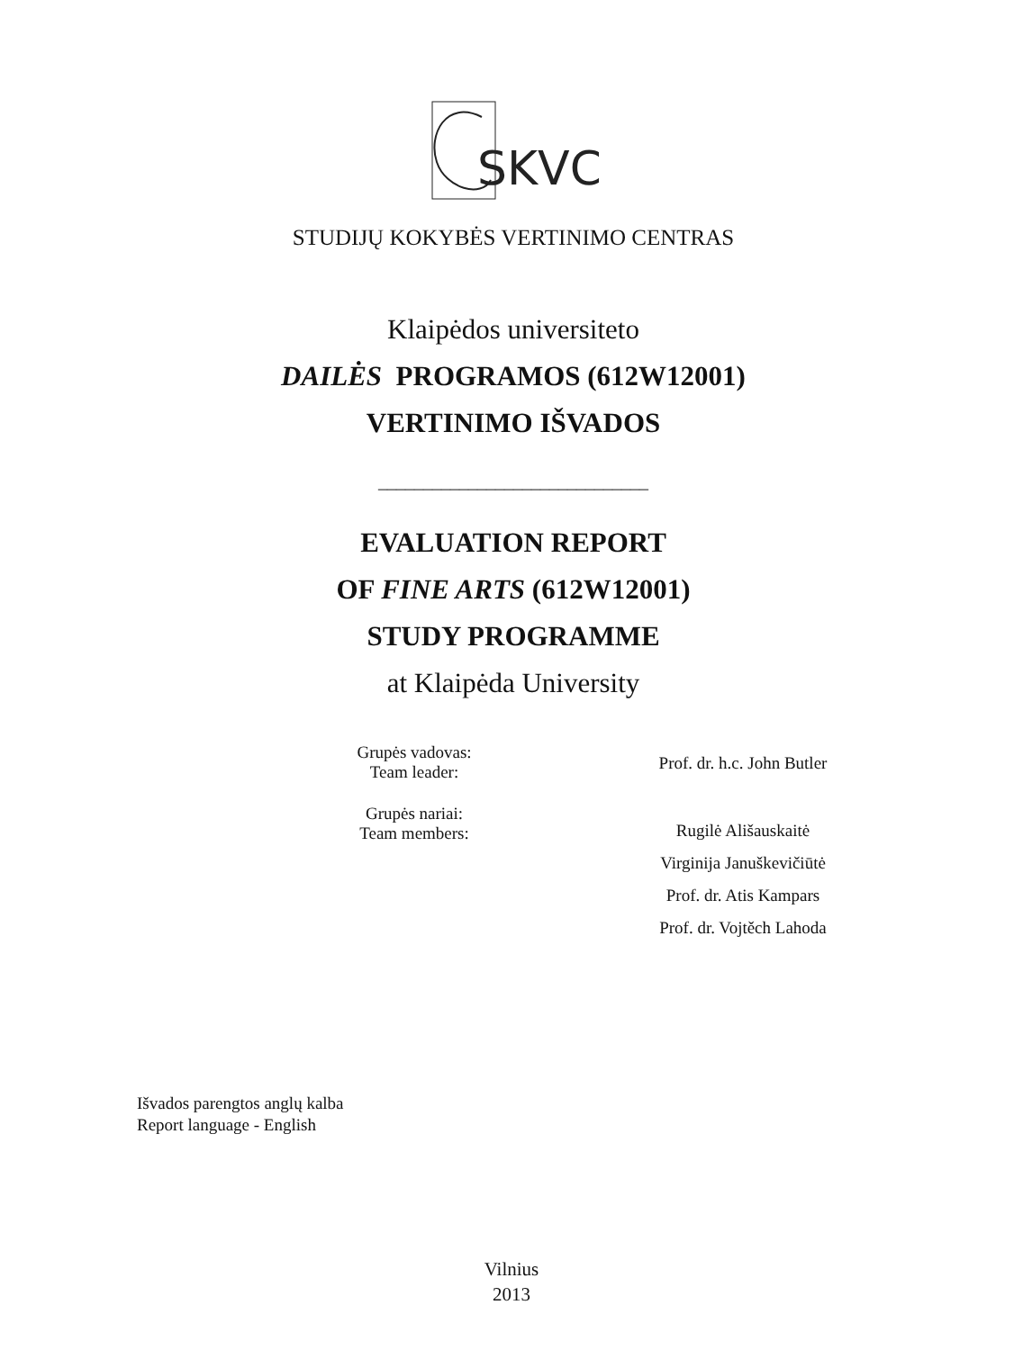SKVC
STUDIJŲ KOKYBĖS VERTINIMO CENTRAS
Klaipėdos universiteto
DAILĖS PROGRAMOS (612W12001)
VERTINIMO IŠVADOS
______________________________
EVALUATION REPORT
OF FINE ARTS (612W12001)
STUDY PROGRAMME
at Klaipėda University
Grupės vadovas:
Team leader:
Prof. dr. h.c. John Butler
Grupės nariai:
Team members:
Rugilė Ališauskaitė
Virginija Januškevičiūtė
Prof. dr. Atis Kampars
Prof. dr. Vojtěch Lahoda
Išvados parengtos anglų kalba
Report language - English
Vilnius
2013